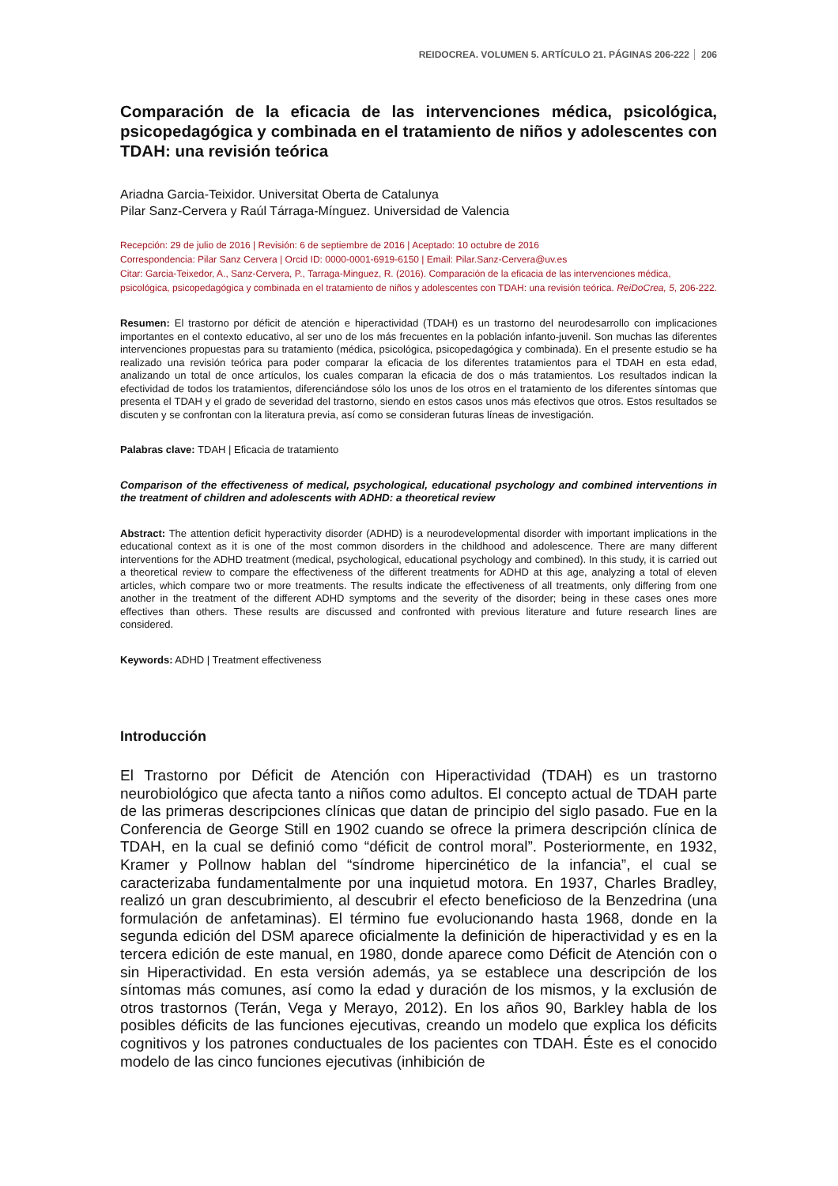REIDOCREA. VOLUMEN 5. ARTÍCULO 21. PÁGINAS 206-222 206
Comparación de la eficacia de las intervenciones médica, psicológica, psicopedagógica y combinada en el tratamiento de niños y adolescentes con TDAH: una revisión teórica
Ariadna Garcia-Teixidor. Universitat Oberta de Catalunya
Pilar Sanz-Cervera y Raúl Tárraga-Mínguez. Universidad de Valencia
Recepción: 29 de julio de 2016 | Revisión: 6 de septiembre de 2016 | Aceptado: 10 octubre de 2016
Correspondencia: Pilar Sanz Cervera | Orcid ID: 0000-0001-6919-6150 | Email: Pilar.Sanz-Cervera@uv.es
Citar: Garcia-Teixedor, A., Sanz-Cervera, P., Tarraga-Minguez, R. (2016). Comparación de la eficacia de las intervenciones médica, psicológica, psicopedagógica y combinada en el tratamiento de niños y adolescentes con TDAH: una revisión teórica. ReiDoCrea, 5, 206-222.
Resumen: El trastorno por déficit de atención e hiperactividad (TDAH) es un trastorno del neurodesarrollo con implicaciones importantes en el contexto educativo, al ser uno de los más frecuentes en la población infanto-juvenil. Son muchas las diferentes intervenciones propuestas para su tratamiento (médica, psicológica, psicopedagógica y combinada). En el presente estudio se ha realizado una revisión teórica para poder comparar la eficacia de los diferentes tratamientos para el TDAH en esta edad, analizando un total de once artículos, los cuales comparan la eficacia de dos o más tratamientos. Los resultados indican la efectividad de todos los tratamientos, diferenciándose sólo los unos de los otros en el tratamiento de los diferentes síntomas que presenta el TDAH y el grado de severidad del trastorno, siendo en estos casos unos más efectivos que otros. Estos resultados se discuten y se confrontan con la literatura previa, así como se consideran futuras líneas de investigación.
Palabras clave: TDAH | Eficacia de tratamiento
Comparison of the effectiveness of medical, psychological, educational psychology and combined interventions in the treatment of children and adolescents with ADHD: a theoretical review
Abstract: The attention deficit hyperactivity disorder (ADHD) is a neurodevelopmental disorder with important implications in the educational context as it is one of the most common disorders in the childhood and adolescence. There are many different interventions for the ADHD treatment (medical, psychological, educational psychology and combined). In this study, it is carried out a theoretical review to compare the effectiveness of the different treatments for ADHD at this age, analyzing a total of eleven articles, which compare two or more treatments. The results indicate the effectiveness of all treatments, only differing from one another in the treatment of the different ADHD symptoms and the severity of the disorder; being in these cases ones more effectives than others. These results are discussed and confronted with previous literature and future research lines are considered.
Keywords: ADHD | Treatment effectiveness
Introducción
El Trastorno por Déficit de Atención con Hiperactividad (TDAH) es un trastorno neurobiológico que afecta tanto a niños como adultos. El concepto actual de TDAH parte de las primeras descripciones clínicas que datan de principio del siglo pasado. Fue en la Conferencia de George Still en 1902 cuando se ofrece la primera descripción clínica de TDAH, en la cual se definió como “déficit de control moral”. Posteriormente, en 1932, Kramer y Pollnow hablan del “síndrome hipercinético de la infancia”, el cual se caracterizaba fundamentalmente por una inquietud motora. En 1937, Charles Bradley, realizó un gran descubrimiento, al descubrir el efecto beneficioso de la Benzedrina (una formulación de anfetaminas). El término fue evolucionando hasta 1968, donde en la segunda edición del DSM aparece oficialmente la definición de hiperactividad y es en la tercera edición de este manual, en 1980, donde aparece como Déficit de Atención con o sin Hiperactividad. En esta versión además, ya se establece una descripción de los síntomas más comunes, así como la edad y duración de los mismos, y la exclusión de otros trastornos (Terán, Vega y Merayo, 2012). En los años 90, Barkley habla de los posibles déficits de las funciones ejecutivas, creando un modelo que explica los déficits cognitivos y los patrones conductuales de los pacientes con TDAH. Éste es el conocido modelo de las cinco funciones ejecutivas (inhibición de